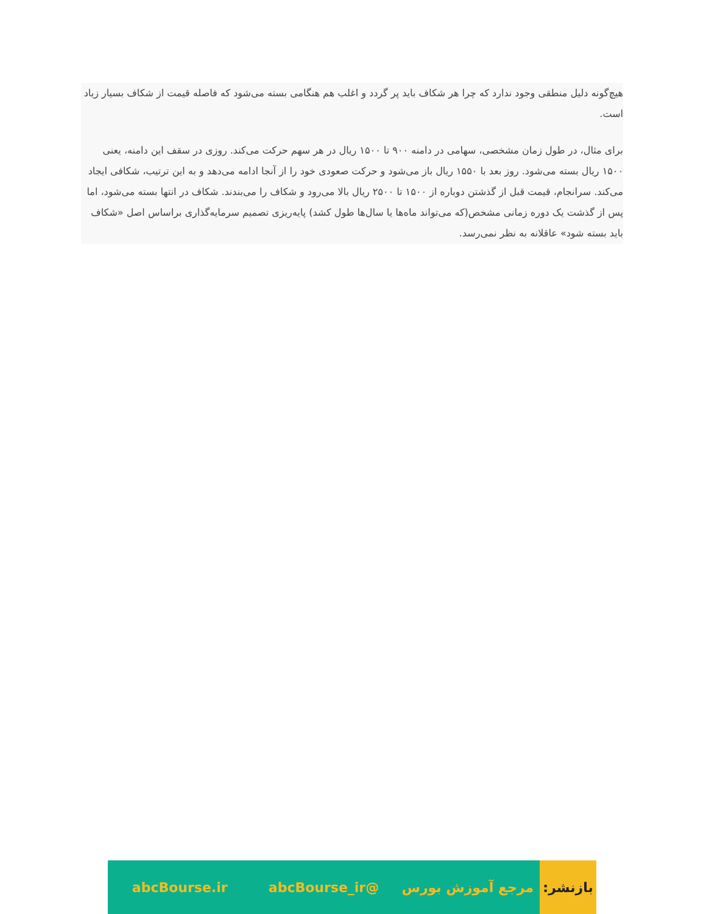هیچ‌گونه دلیل منطقی وجود ندارد که چرا هر شکاف باید پر گردد و اغلب هم هنگامی بسته می‌شود که فاصله قیمت از شکاف بسیار زیاد است.
برای مثال، در طول زمان مشخصی، سهامی در دامنه ۹۰۰ تا ۱۵۰۰ ریال در هر سهم حرکت می‌کند. روزی در سقف این دامنه، یعنی ۱۵۰۰ ریال بسته می‌شود. روز بعد با ۱۵۵۰ ریال باز می‌شود و حرکت صعودی خود را از آنجا ادامه می‌دهد و به این ترتیب، شکافی ایجاد می‌کند. سرانجام، قیمت قبل از گذشتن دوباره از ۱۵۰۰ تا ۲۵۰۰ ریال بالا می‌رود و شکاف را می‌بندند. شکاف در انتها بسته می‌شود، اما پس از گذشت یک دوره زمانی مشخص(که می‌تواند ماه‌ها یا سال‌ها طول کشد) پایه‌ریزی تصمیم سرمایه‌گذاری براساس اصل «شکاف باید بسته شود» عاقلانه به نظر نمی‌رسد.
بازنشر:
مرجع آموزش بورس @abcBourse_ir abcBourse.ir